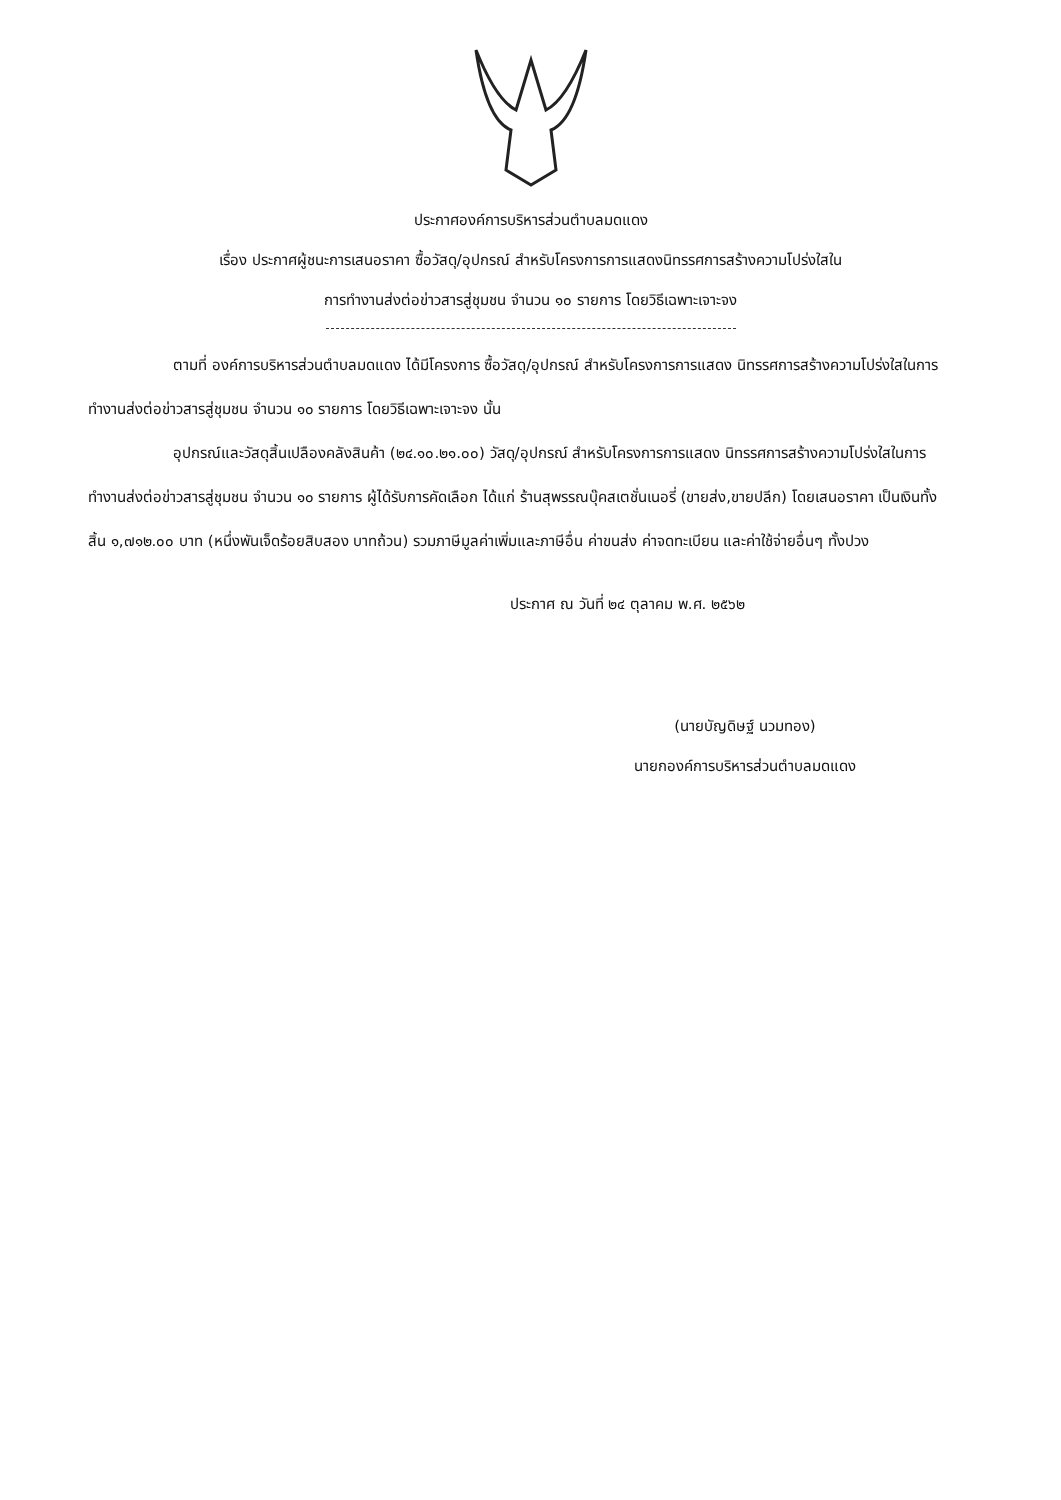ประกาศองค์การบริหารส่วนตำบลมดแดง
เรื่อง ประกาศผู้ชนะการเสนอราคา ซื้อวัสดุ/อุปกรณ์ สำหรับโครงการการแสดงนิทรรศการสร้างความโปร่งใสใน
การทำงานส่งต่อข่าวสารสู่ชุมชน จำนวน ๑๐ รายการ โดยวิธีเฉพาะเจาะจง
ตามที่ องค์การบริหารส่วนตำบลมดแดง ได้มีโครงการ ซื้อวัสดุ/อุปกรณ์ สำหรับโครงการการแสดง นิทรรศการสร้างความโปร่งใสในการทำงานส่งต่อข่าวสารสู่ชุมชน จำนวน ๑๐ รายการ โดยวิธีเฉพาะเจาะจง นั้น
อุปกรณ์และวัสดุสิ้นเปลืองคลังสินค้า (๒๔.๑๐.๒๑.๐๐) วัสดุ/อุปกรณ์ สำหรับโครงการการแสดง นิทรรศการสร้างความโปร่งใสในการทำงานส่งต่อข่าวสารสู่ชุมชน จำนวน ๑๐ รายการ ผู้ได้รับการคัดเลือก ได้แก่ ร้านสุพรรณบุ๊คสเตชั่นเนอรี่ (ขายส่ง,ขายปลีก) โดยเสนอราคา เป็นเงินทั้งสิ้น ๑,๗๑๒.๐๐ บาท (หนึ่งพันเจ็ดร้อยสิบสอง บาทถ้วน) รวมภาษีมูลค่าเพิ่มและภาษีอื่น ค่าขนส่ง ค่าจดทะเบียน และค่าใช้จ่ายอื่นๆ ทั้งปวง
ประกาศ ณ วันที่ ๒๔ ตุลาคม พ.ศ. ๒๕๖๒
(นายบัญดิษฐ์ นวมทอง)
นายกองค์การบริหารส่วนตำบลมดแดง